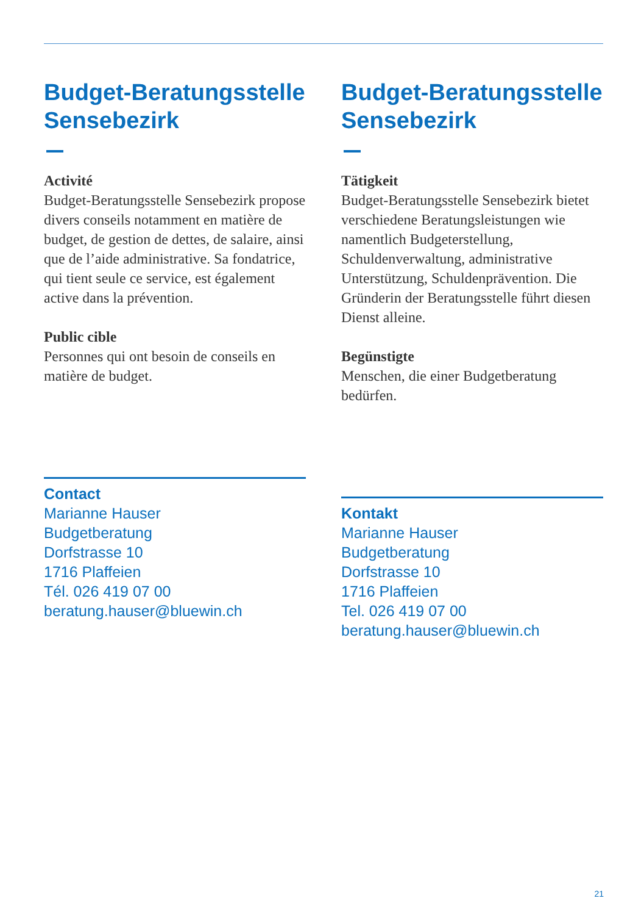Budget-Beratungsstelle Sensebezirk
Activité
Budget-Beratungsstelle Sensebezirk propose divers conseils notamment en matière de budget, de gestion de dettes, de salaire, ainsi que de l’aide administrative. Sa fondatrice, qui tient seule ce service, est également active dans la prévention.
Public cible
Personnes qui ont besoin de conseils en matière de budget.
Contact
Marianne Hauser
Budgetberatung
Dorfstrasse 10
1716 Plaffeien
Tél. 026 419 07 00
beratung.hauser@bluewin.ch
Budget-Beratungsstelle Sensebezirk
Tätigkeit
Budget-Beratungsstelle Sensebezirk bietet verschiedene Beratungsleistungen wie namentlich Budgeterstellung, Schuldenverwaltung, administrative Unterstützung, Schuldenprävention. Die Gründerin der Beratungsstelle führt diesen Dienst alleine.
Begünstigte
Menschen, die einer Budgetberatung bedürfen.
Kontakt
Marianne Hauser
Budgetberatung
Dorfstrasse 10
1716 Plaffeien
Tel. 026 419 07 00
beratung.hauser@bluewin.ch
21